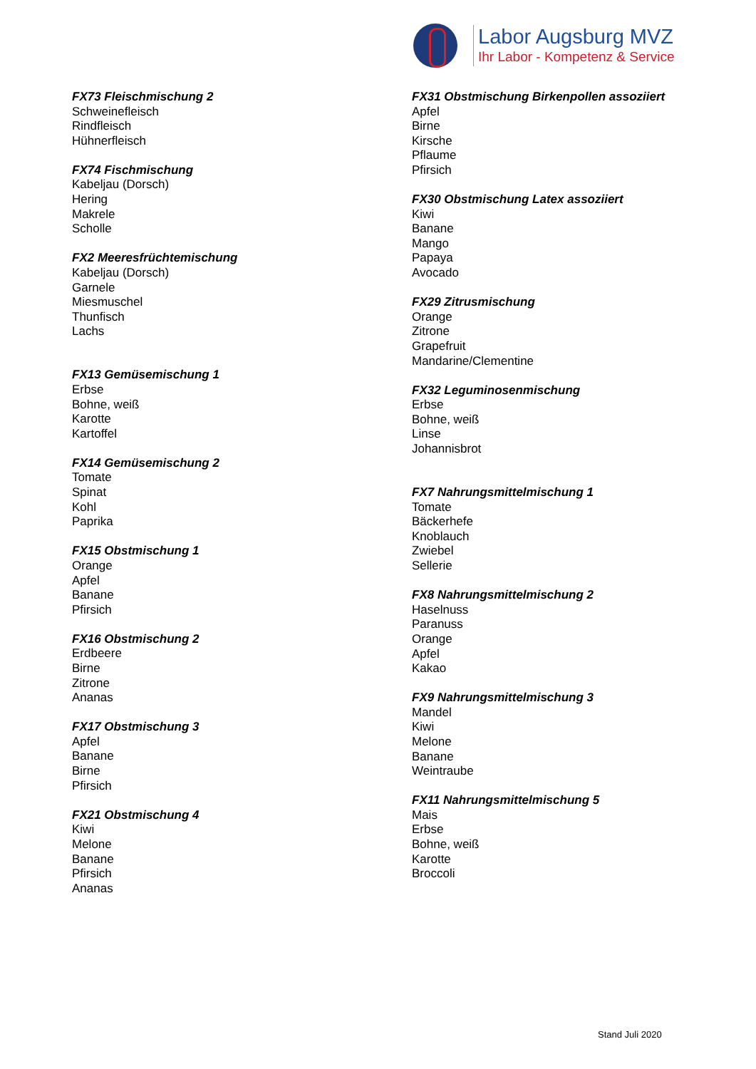Labor Augsburg MVZ
Ihr Labor - Kompetenz & Service
FX73 Fleischmischung 2
Schweinefleisch
Rindfleisch
Hühnerfleisch
FX74 Fischmischung
Kabeljau (Dorsch)
Hering
Makrele
Scholle
FX2 Meeresfrüchtemischung
Kabeljau (Dorsch)
Garnele
Miesmuschel
Thunfisch
Lachs
FX13 Gemüsemischung 1
Erbse
Bohne, weiß
Karotte
Kartoffel
FX14 Gemüsemischung 2
Tomate
Spinat
Kohl
Paprika
FX15 Obstmischung 1
Orange
Apfel
Banane
Pfirsich
FX16 Obstmischung 2
Erdbeere
Birne
Zitrone
Ananas
FX17 Obstmischung 3
Apfel
Banane
Birne
Pfirsich
FX21 Obstmischung 4
Kiwi
Melone
Banane
Pfirsich
Ananas
FX31 Obstmischung Birkenpollen assoziiert
Apfel
Birne
Kirsche
Pflaume
Pfirsich
FX30 Obstmischung Latex assoziiert
Kiwi
Banane
Mango
Papaya
Avocado
FX29 Zitrusmischung
Orange
Zitrone
Grapefruit
Mandarine/Clementine
FX32 Leguminosenmischung
Erbse
Bohne, weiß
Linse
Johannisbrot
FX7 Nahrungsmittelmischung 1
Tomate
Bäckerhefe
Knoblauch
Zwiebel
Sellerie
FX8 Nahrungsmittelmischung 2
Haselnuss
Paranuss
Orange
Apfel
Kakao
FX9 Nahrungsmittelmischung 3
Mandel
Kiwi
Melone
Banane
Weintraube
FX11 Nahrungsmittelmischung 5
Mais
Erbse
Bohne, weiß
Karotte
Broccoli
Stand Juli 2020